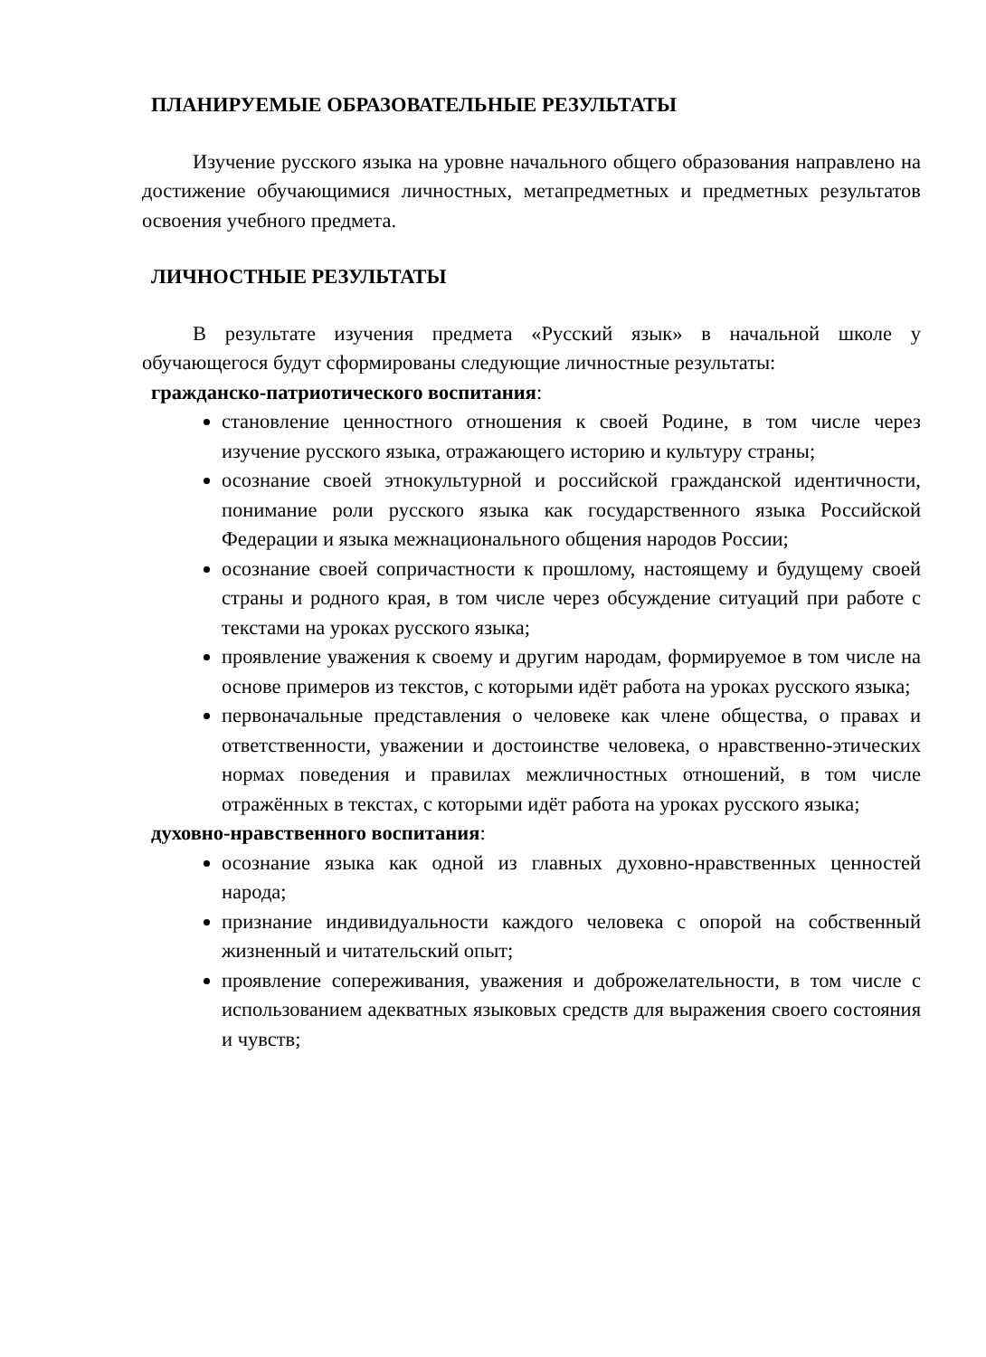ПЛАНИРУЕМЫЕ ОБРАЗОВАТЕЛЬНЫЕ РЕЗУЛЬТАТЫ
Изучение русского языка на уровне начального общего образования направлено на достижение обучающимися личностных, метапредметных и предметных результатов освоения учебного предмета.
ЛИЧНОСТНЫЕ РЕЗУЛЬТАТЫ
В результате изучения предмета «Русский язык» в начальной школе у обучающегося будут сформированы следующие личностные результаты:
гражданско-патриотического воспитания:
становление ценностного отношения к своей Родине, в том числе через изучение русского языка, отражающего историю и культуру страны;
осознание своей этнокультурной и российской гражданской идентичности, понимание роли русского языка как государственного языка Российской Федерации и языка межнационального общения народов России;
осознание своей сопричастности к прошлому, настоящему и будущему своей страны и родного края, в том числе через обсуждение ситуаций при работе с текстами на уроках русского языка;
проявление уважения к своему и другим народам, формируемое в том числе на основе примеров из текстов, с которыми идёт работа на уроках русского языка;
первоначальные представления о человеке как члене общества, о правах и ответственности, уважении и достоинстве человека, о нравственно-этических нормах поведения и правилах межличностных отношений, в том числе отражённых в текстах, с которыми идёт работа на уроках русского языка;
духовно-нравственного воспитания:
осознание языка как одной из главных духовно-нравственных ценностей народа;
признание индивидуальности каждого человека с опорой на собственный жизненный и читательский опыт;
проявление сопереживания, уважения и доброжелательности, в том числе с использованием адекватных языковых средств для выражения своего состояния и чувств;